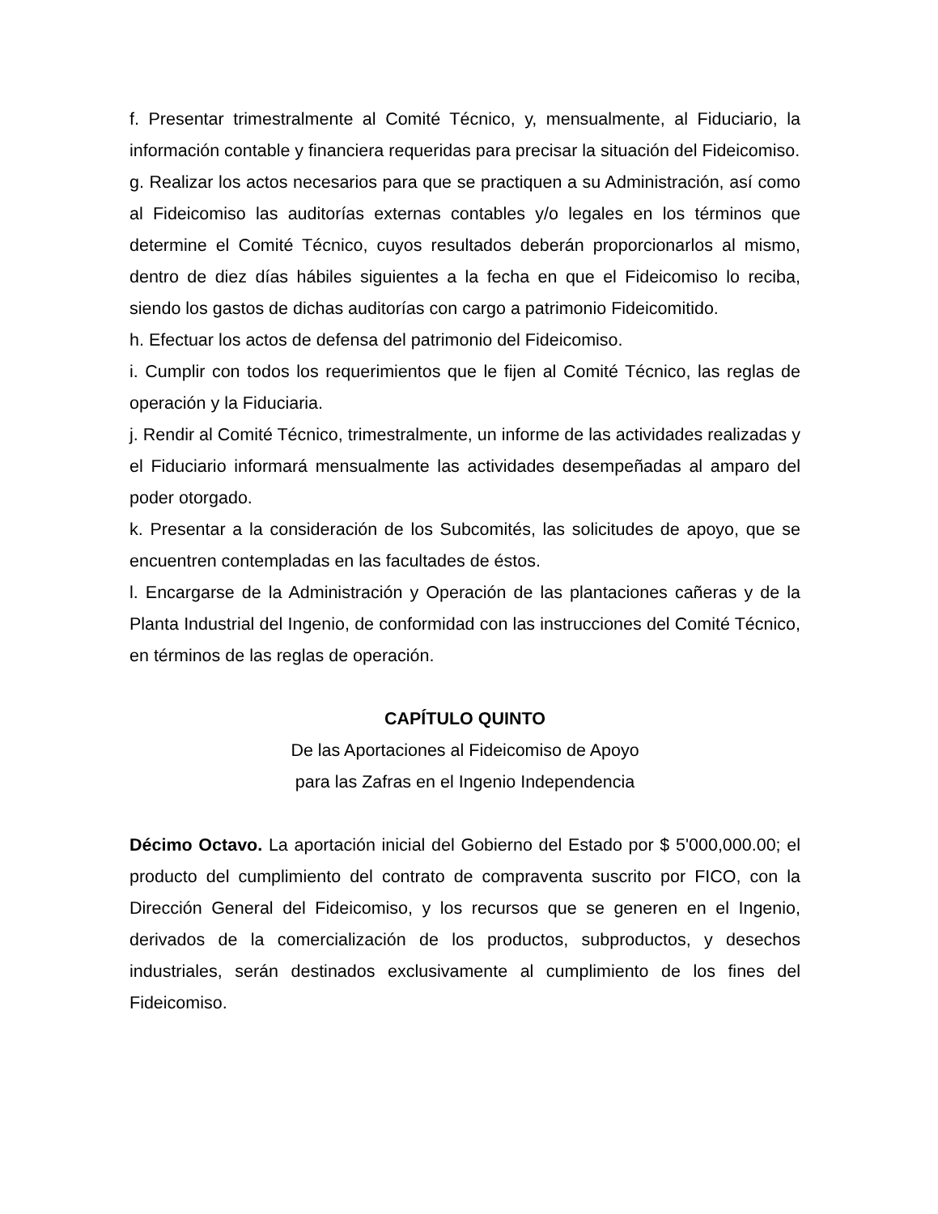f. Presentar trimestralmente al Comité Técnico, y, mensualmente, al Fiduciario, la información contable y financiera requeridas para precisar la situación del Fideicomiso.
g. Realizar los actos necesarios para que se practiquen a su Administración, así como al Fideicomiso las auditorías externas contables y/o legales en los términos que determine el Comité Técnico, cuyos resultados deberán proporcionarlos al mismo, dentro de diez días hábiles siguientes a la fecha en que el Fideicomiso lo reciba, siendo los gastos de dichas auditorías con cargo a patrimonio Fideicomitido.
h. Efectuar los actos de defensa del patrimonio del Fideicomiso.
i. Cumplir con todos los requerimientos que le fijen al Comité Técnico, las reglas de operación y la Fiduciaria.
j. Rendir al Comité Técnico, trimestralmente, un informe de las actividades realizadas y el Fiduciario informará mensualmente las actividades desempeñadas al amparo del poder otorgado.
k. Presentar a la consideración de los Subcomités, las solicitudes de apoyo, que se encuentren contempladas en las facultades de éstos.
l. Encargarse de la Administración y Operación de las plantaciones cañeras y de la Planta Industrial del Ingenio, de conformidad con las instrucciones del Comité Técnico, en términos de las reglas de operación.
CAPÍTULO QUINTO
De las Aportaciones al Fideicomiso de Apoyo
para las Zafras en el Ingenio Independencia
Décimo Octavo. La aportación inicial del Gobierno del Estado por $ 5'000,000.00; el producto del cumplimiento del contrato de compraventa suscrito por FICO, con la Dirección General del Fideicomiso, y los recursos que se generen en el Ingenio, derivados de la comercialización de los productos, subproductos, y desechos industriales, serán destinados exclusivamente al cumplimiento de los fines del Fideicomiso.